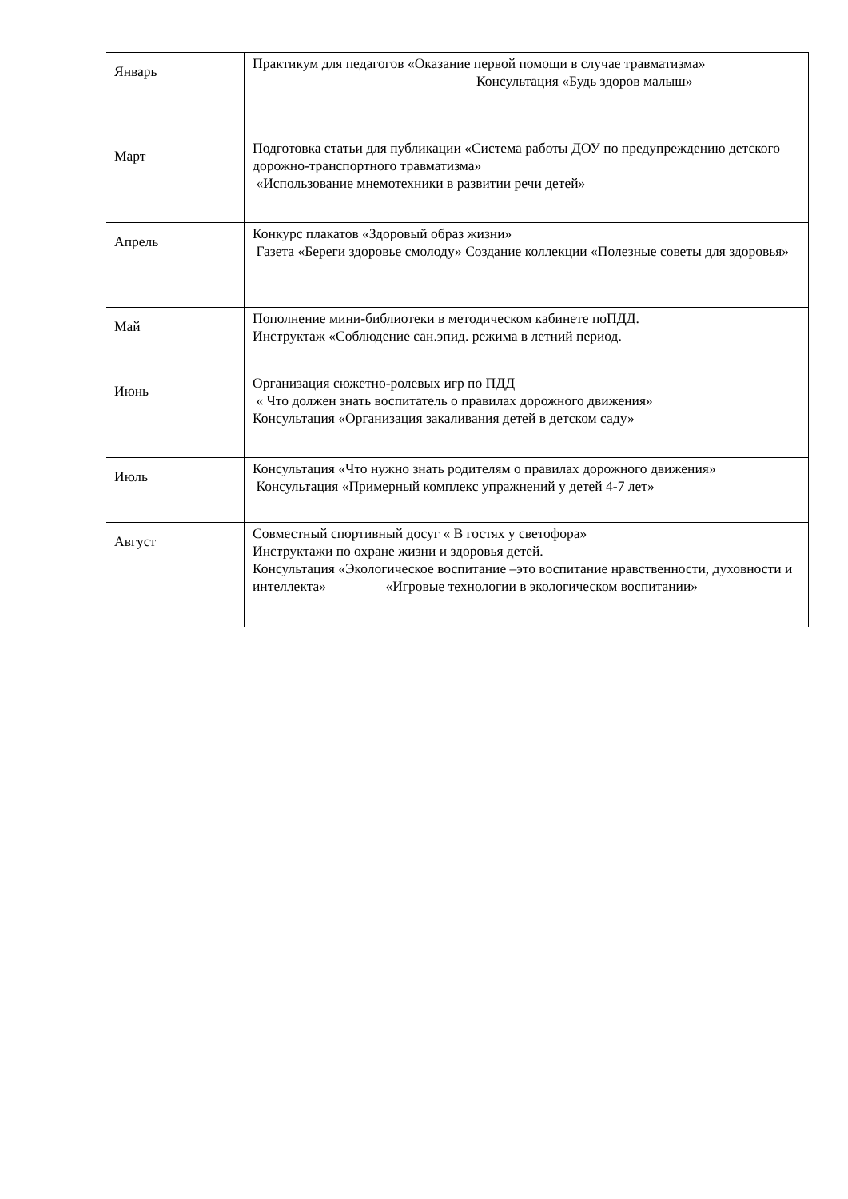| Январь | Практикум для педагогов «Оказание первой помощи в случае травматизма» Консультация «Будь здоров малыш» |
| Март | Подготовка статьи для публикации «Система работы ДОУ по предупреждению детского дорожно-транспортного травматизма» «Использование мнемотехники в развитии речи детей» |
| Апрель | Конкурс плакатов «Здоровый образ жизни» Газета «Береги здоровье смолоду» Создание коллекции «Полезные советы для здоровья» |
| Май | Пополнение мини-библиотеки в методическом кабинете поПДД. Инструктаж «Соблюдение сан.эпид. режима в летний период. |
| Июнь | Организация сюжетно-ролевых игр по ПДД « Что должен знать воспитатель о правилах дорожного движения» Консультация «Организация закаливания детей в детском саду» |
| Июль | Консультация «Что нужно знать родителям о правилах дорожного движения» Консультация «Примерный комплекс упражнений у детей 4-7 лет» |
| Август | Совместный спортивный досуг « В гостях у светофора» Инструктажи по охране жизни и здоровья детей. Консультация «Экологическое воспитание –это воспитание нравственности, духовности и интеллекта» «Игровые технологии в экологическом воспитании» |